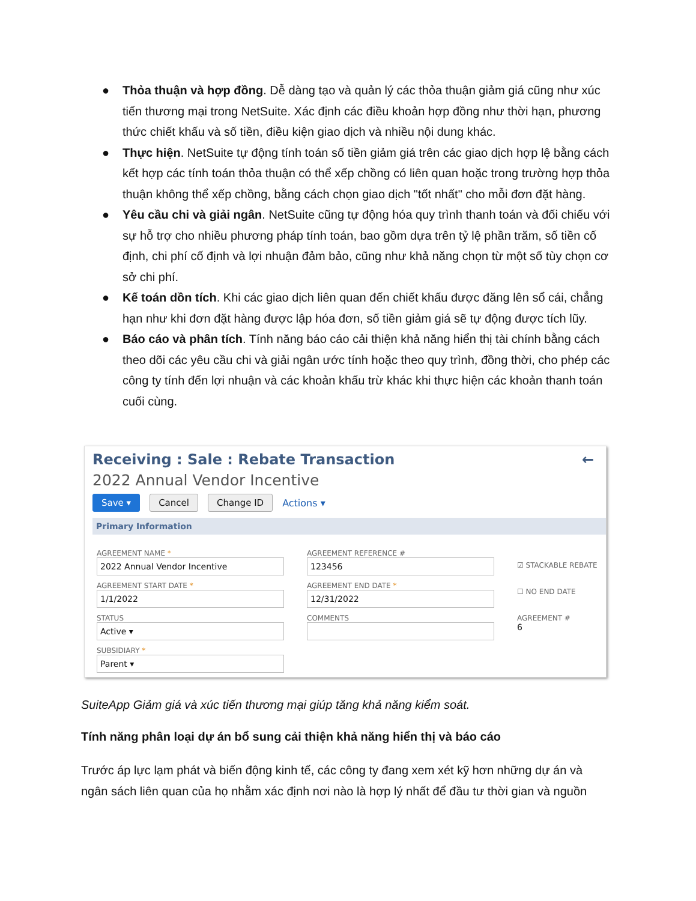● Thỏa thuận và hợp đồng. Dễ dàng tạo và quản lý các thỏa thuận giảm giá cũng như xúc tiến thương mại trong NetSuite. Xác định các điều khoản hợp đồng như thời hạn, phương thức chiết khấu và số tiền, điều kiện giao dịch và nhiều nội dung khác.
● Thực hiện. NetSuite tự động tính toán số tiền giảm giá trên các giao dịch hợp lệ bằng cách kết hợp các tính toán thỏa thuận có thể xếp chồng có liên quan hoặc trong trường hợp thỏa thuận không thể xếp chồng, bằng cách chọn giao dịch "tốt nhất" cho mỗi đơn đặt hàng.
● Yêu cầu chi và giải ngân. NetSuite cũng tự động hóa quy trình thanh toán và đối chiếu với sự hỗ trợ cho nhiều phương pháp tính toán, bao gồm dựa trên tỷ lệ phần trăm, số tiền cố định, chi phí cố định và lợi nhuận đảm bảo, cũng như khả năng chọn từ một số tùy chọn cơ sở chi phí.
● Kế toán dồn tích. Khi các giao dịch liên quan đến chiết khấu được đăng lên sổ cái, chẳng hạn như khi đơn đặt hàng được lập hóa đơn, số tiền giảm giá sẽ tự động được tích lũy.
● Báo cáo và phân tích. Tính năng báo cáo cải thiện khả năng hiển thị tài chính bằng cách theo dõi các yêu cầu chi và giải ngân ước tính hoặc theo quy trình, đồng thời, cho phép các công ty tính đến lợi nhuận và các khoản khấu trừ khác khi thực hiện các khoản thanh toán cuối cùng.
Receiving : Sale : Rebate Transaction ←
2022 Annual Vendor Incentive
Save ▾ Cancel Change ID Actions ▾
Primary Information
AGREEMENT NAME *
2022 Annual Vendor Incentive
AGREEMENT START DATE *
1/1/2022
STATUS
Active ▾
SUBSIDIARY *
Parent ▾
AGREEMENT REFERENCE #
123456
AGREEMENT END DATE *
12/31/2022
COMMENTS
☑ STACKABLE REBATE
☐ NO END DATE
AGREEMENT #
6
SuiteApp Giảm giá và xúc tiến thương mại giúp tăng khả năng kiểm soát.
Tính năng phân loại dự án bổ sung cải thiện khả năng hiển thị và báo cáo
Trước áp lực lạm phát và biến động kinh tế, các công ty đang xem xét kỹ hơn những dự án và ngân sách liên quan của họ nhằm xác định nơi nào là hợp lý nhất để đầu tư thời gian và nguồn